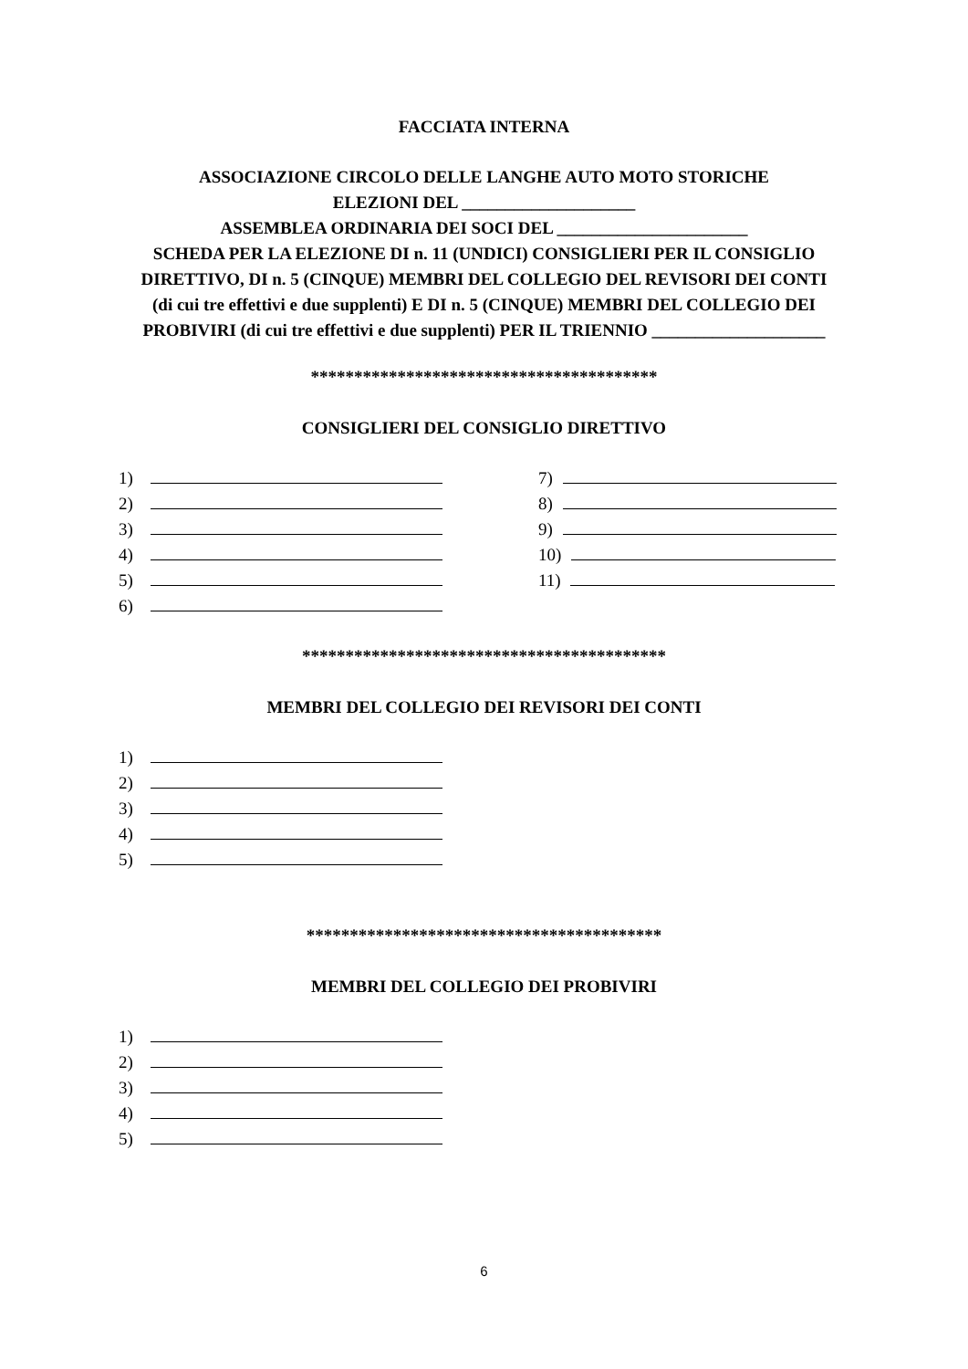FACCIATA INTERNA
ASSOCIAZIONE CIRCOLO DELLE LANGHE AUTO MOTO STORICHE
ELEZIONI DEL ____________________
ASSEMBLEA ORDINARIA DEI SOCI DEL ______________________
SCHEDA PER LA ELEZIONE DI n. 11 (UNDICI) CONSIGLIERI PER IL CONSIGLIO
DIRETTIVO, DI n. 5 (CINQUE) MEMBRI DEL COLLEGIO DEL REVISORI DEI CONTI
(di cui tre effettivi e due supplenti) E DI n. 5 (CINQUE) MEMBRI DEL COLLEGIO DEI
PROBIVIRI (di cui tre effettivi e due supplenti) PER IL TRIENNIO ____________________
****************************************
CONSIGLIERI DEL CONSIGLIO DIRETTIVO
1)
2)
3)
4)
5)
6)
7)
8)
9)
10)
11)
******************************************
MEMBRI DEL COLLEGIO DEI REVISORI DEI CONTI
1)
2)
3)
4)
5)
*****************************************
MEMBRI DEL COLLEGIO DEI PROBIVIRI
1)
2)
3)
4)
5)
6